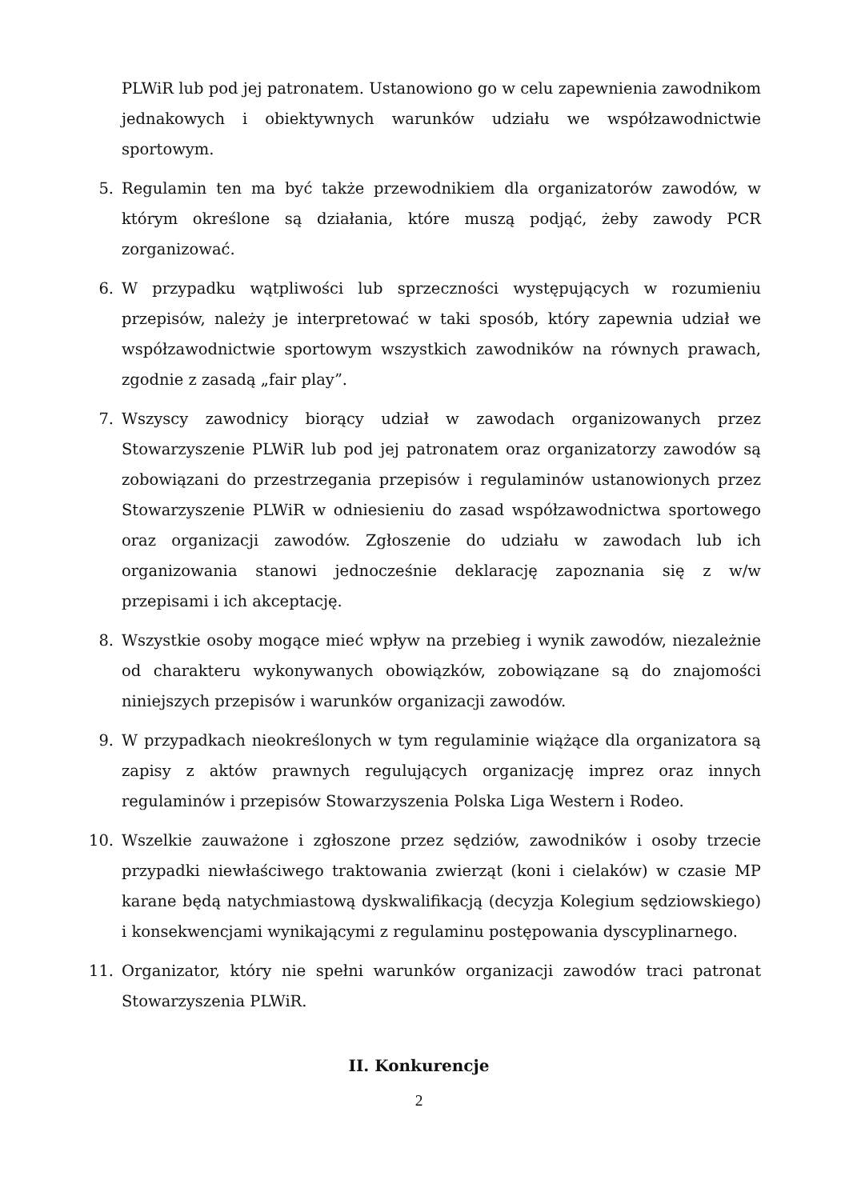PLWiR lub pod jej patronatem. Ustanowiono go w celu zapewnienia zawodnikom jednakowych i obiektywnych warunków udziału we współzawodnictwie sportowym.
5. Regulamin ten ma być także przewodnikiem dla organizatorów zawodów, w którym określone są działania, które muszą podjąć, żeby zawody PCR zorganizować.
6. W przypadku wątpliwości lub sprzeczności występujących w rozumieniu przepisów, należy je interpretować w taki sposób, który zapewnia udział we współzawodnictwie sportowym wszystkich zawodników na równych prawach, zgodnie z zasadą „fair play”.
7. Wszyscy zawodnicy biorący udział w zawodach organizowanych przez Stowarzyszenie PLWiR lub pod jej patronatem oraz organizatorzy zawodów są zobowiązani do przestrzegania przepisów i regulaminów ustanowionych przez Stowarzyszenie PLWiR w odniesieniu do zasad współzawodnictwa sportowego oraz organizacji zawodów. Zgłoszenie do udziału w zawodach lub ich organizowania stanowi jednocześnie deklarację zapoznania się z w/w przepisami i ich akceptację.
8. Wszystkie osoby mogące mieć wpływ na przebieg i wynik zawodów, niezależnie od charakteru wykonywanych obowiązków, zobowiązane są do znajomości niniejszych przepisów i warunków organizacji zawodów.
9. W przypadkach nieokreślonych w tym regulaminie wiążące dla organizatora są zapisy z aktów prawnych regulujących organizację imprez oraz innych regulaminów i przepisów Stowarzyszenia Polska Liga Western i Rodeo.
10. Wszelkie zauważone i zgłoszone przez sędziów, zawodników i osoby trzecie przypadki niewłaściwego traktowania zwierząt (koni i cielaków) w czasie MP karane będą natychmiastową dyskwalifikacją (decyzja Kolegium sędziowskiego) i konsekwencjami wynikającymi z regulaminu postępowania dyscyplinarnego.
11. Organizator, który nie spełni warunków organizacji zawodów traci patronat Stowarzyszenia PLWiR.
II. Konkurencje
2